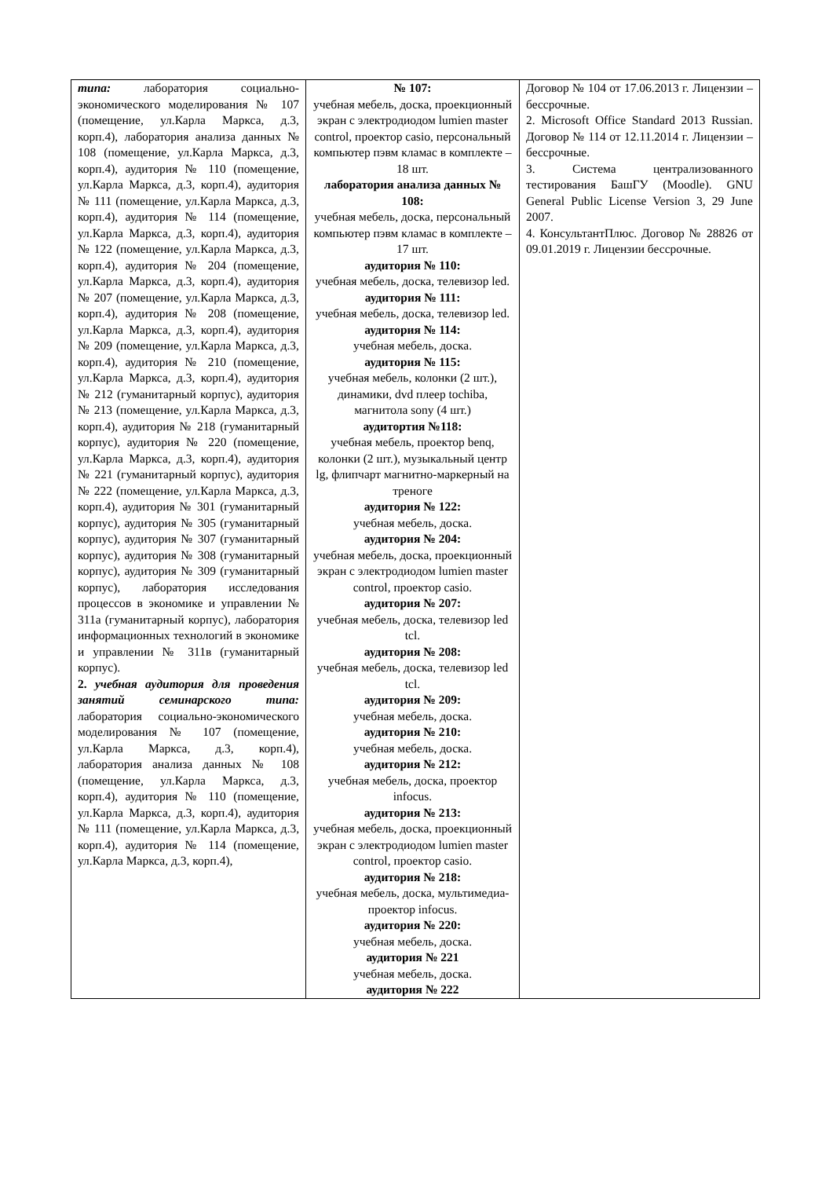| типа: лаборатория социально-экономического моделирования № 107 (помещение, ул.Карла Маркса, д.3, корп.4), лаборатория анализа данных № 108 (помещение, ул.Карла Маркса, д.3, корп.4), аудитория № 110 (помещение, ул.Карла Маркса, д.3, корп.4), аудитория № 111 (помещение, ул.Карла Маркса, д.3, корп.4), аудитория № 114 (помещение, ул.Карла Маркса, д.3, корп.4), аудитория № 122 (помещение, ул.Карла Маркса, д.3, корп.4), аудитория № 204 (помещение, ул.Карла Маркса, д.3, корп.4), аудитория № 207 (помещение, ул.Карла Маркса, д.3, корп.4), аудитория № 208 (помещение, ул.Карла Маркса, д.3, корп.4), аудитория № 209 (помещение, ул.Карла Маркса, д.3, корп.4), аудитория № 210 (помещение, ул.Карла Маркса, д.3, корп.4), аудитория № 212 (гуманитарный корпус), аудитория № 213 (помещение, ул.Карла Маркса, д.3, корп.4), аудитория № 218 (гуманитарный корпус), аудитория № 220 (помещение, ул.Карла Маркса, д.3, корп.4), аудитория № 221 (гуманитарный корпус), аудитория № 222 (помещение, ул.Карла Маркса, д.3, корп.4), аудитория № 301 (гуманитарный корпус), аудитория № 305 (гуманитарный корпус), аудитория № 307 (гуманитарный корпус), аудитория № 308 (гуманитарный корпус), аудитория № 309 (гуманитарный корпус), лаборатория исследования процессов в экономике и управлении № 311а (гуманитарный корпус), лаборатория информационных технологий в экономике и управлении № 311в (гуманитарный корпус). 2. учебная аудитория для проведения занятий семинарского типа: лаборатория социально-экономического моделирования № 107 (помещение, ул.Карла Маркса, д.3, корп.4), лаборатория анализа данных № 108 (помещение, ул.Карла Маркса, д.3, корп.4), аудитория № 110 (помещение, ул.Карла Маркса, д.3, корп.4), аудитория № 111 (помещение, ул.Карла Маркса, д.3, корп.4), аудитория № 114 (помещение, ул.Карла Маркса, д.3, корп.4), | № 107: учебная мебель, доска, проекционный экран с электродиодом lumien master control, проектор casio, персональный компьютер пэвм кламас в комплекте – 18 шт. лаборатория анализа данных № 108: учебная мебель, доска, персональный компьютер пэвм кламас в комплекте – 17 шт. аудитория № 110: учебная мебель, доска, телевизор led. аудитория № 111: учебная мебель, доска, телевизор led. аудитория № 114: учебная мебель, доска. аудитория № 115: учебная мебель, колонки (2 шт.), динамики, dvd плеер tochiba, магнитола sony (4 шт.) аудитортия №118: учебная мебель, проектор benq, колонки (2 шт.), музыкальный центр lg, флипчарт магнитно-маркерный на треноге аудитория № 122: учебная мебель, доска. аудитория № 204: учебная мебель, доска, проекционный экран с электродиодом lumien master control, проектор casio. аудитория № 207: учебная мебель, доска, телевизор led tcl. аудитория № 208: учебная мебель, доска, телевизор led tcl. аудитория № 209: учебная мебель, доска. аудитория № 210: учебная мебель, доска. аудитория № 212: учебная мебель, доска, проектор infocus. аудитория № 213: учебная мебель, доска, проекционный экран с электродиодом lumien master control, проектор casio. аудитория № 218: учебная мебель, доска, мультимедиа-проектор infocus. аудитория № 220: учебная мебель, доска. аудитория № 221 учебная мебель, доска. аудитория № 222 | Договор № 104 от 17.06.2013 г. Лицензии – бессрочные. 2. Microsoft Office Standard 2013 Russian. Договор № 114 от 12.11.2014 г. Лицензии – бессрочные. 3. Система централизованного тестирования БашГУ (Moodle). GNU General Public License Version 3, 29 June 2007. 4. КонсультантПлюс. Договор № 28826 от 09.01.2019 г. Лицензии бессрочные. |